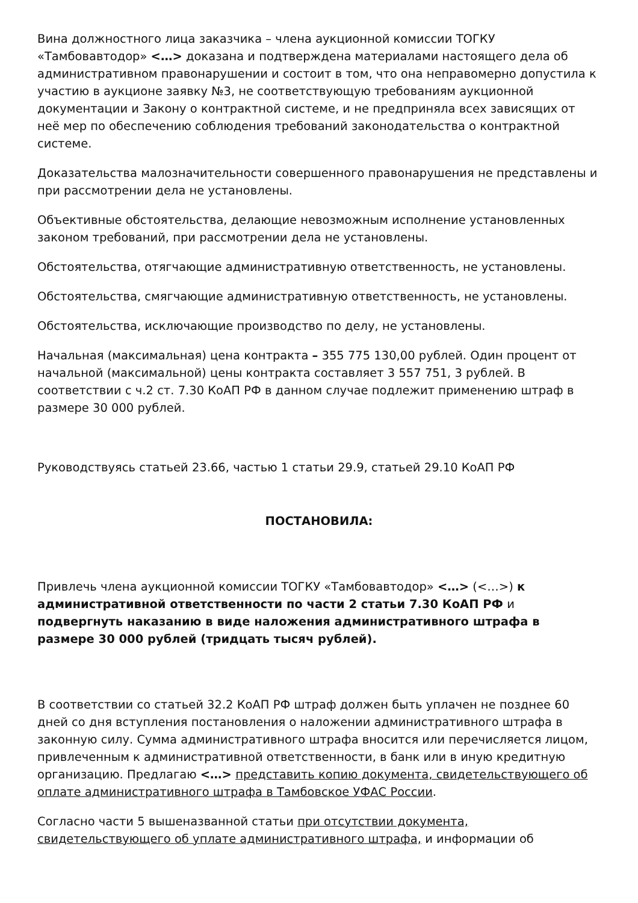Вина должностного лица заказчика – члена аукционной комиссии ТОГКУ «Тамбовавтодор» <…> доказана и подтверждена материалами настоящего дела об административном правонарушении и состоит в том, что она неправомерно допустила к участию в аукционе заявку №3, не соответствующую требованиям аукционной документации и Закону о контрактной системе, и не предприняла всех зависящих от неё мер по обеспечению соблюдения требований законодательства о контрактной системе.
Доказательства малозначительности совершенного правонарушения не представлены и при рассмотрении дела не установлены.
Объективные обстоятельства, делающие невозможным исполнение установленных законом требований, при рассмотрении дела не установлены.
Обстоятельства, отягчающие административную ответственность, не установлены.
Обстоятельства, смягчающие административную ответственность, не установлены.
Обстоятельства, исключающие производство по делу, не установлены.
Начальная (максимальная) цена контракта – 355 775 130,00 рублей. Один процент от начальной (максимальной) цены контракта составляет 3 557 751, 3 рублей. В соответствии с ч.2 ст. 7.30 КоАП РФ в данном случае подлежит применению штраф в размере 30 000 рублей.
Руководствуясь статьей 23.66, частью 1 статьи 29.9, статьей 29.10 КоАП РФ
ПОСТАНОВИЛА:
Привлечь члена аукционной комиссии ТОГКУ «Тамбовавтодор» <…> (<…>) к административной ответственности по части 2 статьи 7.30 КоАП РФ и подвергнуть наказанию в виде наложения административного штрафа в размере 30 000 рублей (тридцать тысяч рублей).
В соответствии со статьей 32.2 КоАП РФ штраф должен быть уплачен не позднее 60 дней со дня вступления постановления о наложении административного штрафа в законную силу. Сумма административного штрафа вносится или перечисляется лицом, привлеченным к административной ответственности, в банк или в иную кредитную организацию. Предлагаю <…> представить копию документа, свидетельствующего об оплате административного штрафа в Тамбовское УФАС России.
Согласно части 5 вышеназванной статьи при отсутствии документа, свидетельствующего об уплате административного штрафа, и информации об